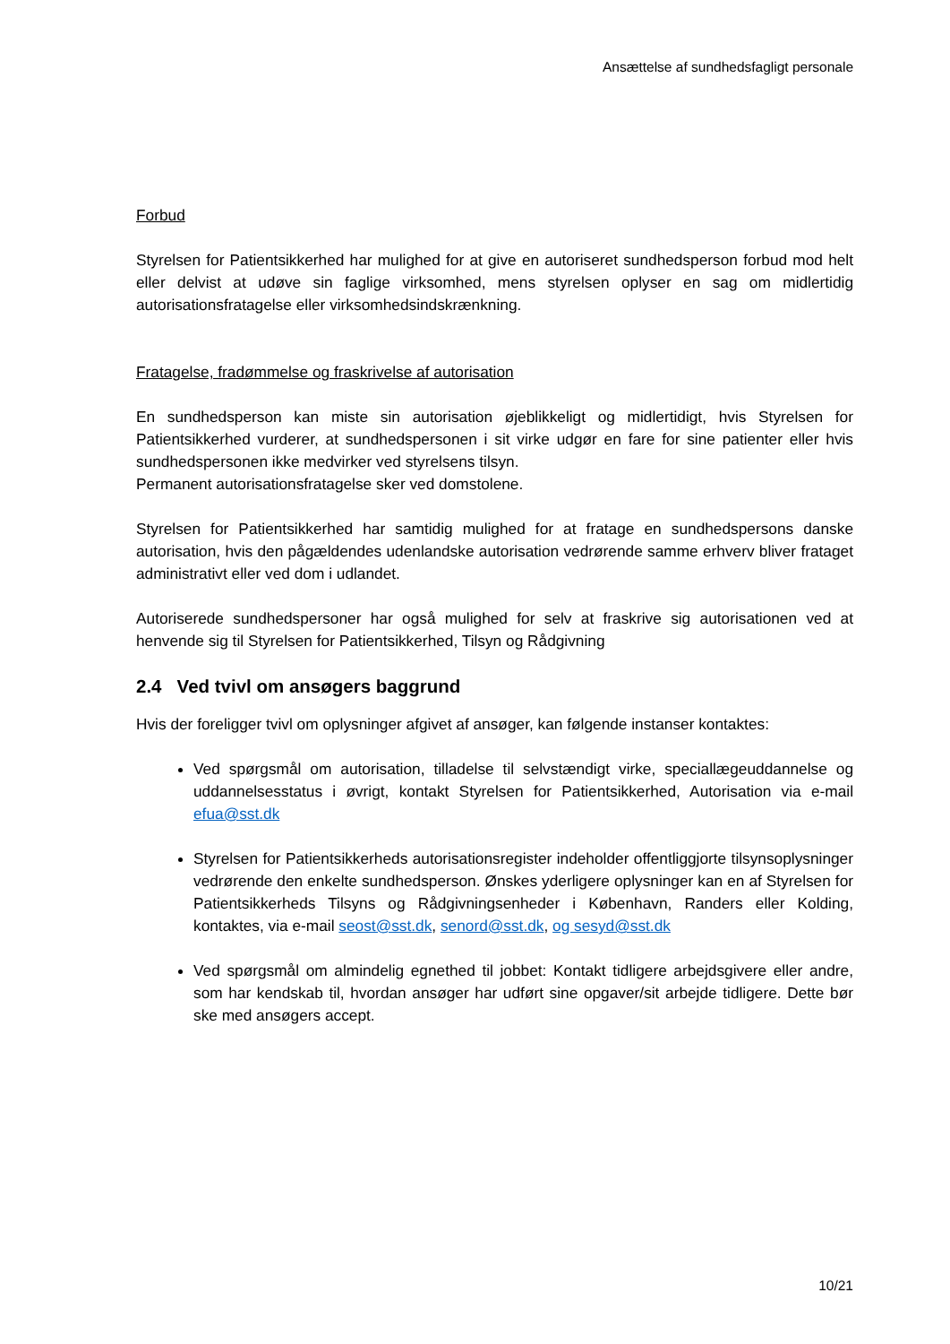Ansættelse af sundhedsfagligt personale
Forbud
Styrelsen for Patientsikkerhed har mulighed for at give en autoriseret sundhedsperson forbud mod helt eller delvist at udøve sin faglige virksomhed, mens styrelsen oplyser en sag om midlertidig autorisationsfratagelse eller virksomhedsindskrænkning.
Fratagelse, fradømmelse og fraskrivelse af autorisation
En sundhedsperson kan miste sin autorisation øjeblikkeligt og midlertidigt, hvis Styrelsen for Patientsikkerhed vurderer, at sundhedspersonen i sit virke udgør en fare for sine patienter eller hvis sundhedspersonen ikke medvirker ved styrelsens tilsyn.
Permanent autorisationsfratagelse sker ved domstolene.
Styrelsen for Patientsikkerhed har samtidig mulighed for at fratage en sundhedspersons danske autorisation, hvis den pågældendes udenlandske autorisation vedrørende samme erhverv bliver frataget administrativt eller ved dom i udlandet.
Autoriserede sundhedspersoner har også mulighed for selv at fraskrive sig autorisationen ved at henvende sig til Styrelsen for Patientsikkerhed, Tilsyn og Rådgivning
2.4 Ved tvivl om ansøgers baggrund
Hvis der foreligger tvivl om oplysninger afgivet af ansøger, kan følgende instanser kontaktes:
Ved spørgsmål om autorisation, tilladelse til selvstændigt virke, speciallægeuddannelse og uddannelsesstatus i øvrigt, kontakt Styrelsen for Patientsikkerhed, Autorisation via e-mail efua@sst.dk
Styrelsen for Patientsikkerheds autorisationsregister indeholder offentliggjorte tilsynsoplysninger vedrørende den enkelte sundhedsperson. Ønskes yderligere oplysninger kan en af Styrelsen for Patientsikkerheds Tilsyns og Rådgivningsenheder i København, Randers eller Kolding, kontaktes, via e-mail seost@sst.dk, senord@sst.dk, og sesyd@sst.dk
Ved spørgsmål om almindelig egnethed til jobbet: Kontakt tidligere arbejdsgivere eller andre, som har kendskab til, hvordan ansøger har udført sine opgaver/sit arbejde tidligere. Dette bør ske med ansøgers accept.
10/21